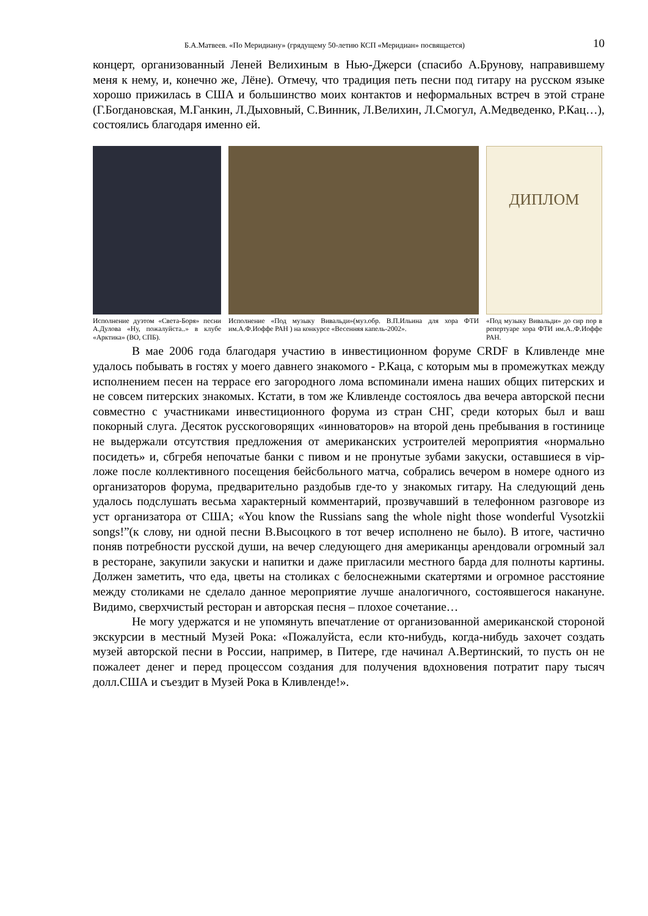Б.А.Матвеев. «По Меридиану» (грядущему 50-летию КСП «Меридиан» посвящается) 10
концерт, организованный Леней Велихиным в Нью-Джерси (спасибо А.Брунову, направившему меня к нему, и, конечно же, Лёне). Отмечу, что традиция петь песни под гитару на русском языке хорошо прижилась в США и большинство моих контактов и неформальных встреч в этой стране (Г.Богдановская, М.Ганкин, Л.Дыховный, С.Винник, Л.Велихин, Л.Смогул, А.Медведенко, Р.Кац…), состоялись благодаря именно ей.
Исполнение дуэтом «Света-Боря» песни А.Дулова «Ну, пожалуйста..» в клубе «Арктика» (ВО, СПБ).
Исполнение «Под музыку Вивальди»(муз.обр. В.П.Ильина для хора ФТИ им.А.Ф.Иоффе РАН ) на конкурсе «Весенняя капель-2002».
ДИПЛОМ
«Под музыку Вивальди» до сир пор в репертуаре хора ФТИ им.А..Ф.Иоффе РАН.
В мае 2006 года благодаря участию в инвестиционном форуме CRDF в Кливленде мне удалось побывать в гостях у моего давнего знакомого - Р.Каца, с которым мы в промежутках между исполнением песен на террасе его загородного лома вспоминали имена наших общих питерских и не совсем питерских знакомых. Кстати, в том же Кливленде состоялось два вечера авторской песни совместно с участниками инвестиционного форума из стран СНГ, среди которых был и ваш покорный слуга. Десяток русскоговорящих «инноваторов» на второй день пребывания в гостинице не выдержали отсутствия предложения от американских устроителей мероприятия «нормально посидеть» и, сбгребя непочатые банки с пивом и не пронутые зубами закуски, оставшиеся в vip-ложе после коллективного посещения бейсбольного матча, собрались вечером в номере одного из организаторов форума, предварительно раздобыв где-то у знакомых гитару. На следующий день удалось подслушать весьма характерный комментарий, прозвучавший в телефонном разговоре из уст организатора от США; «You know the Russians sang the whole night those wonderful Vysotzkii songs!”(к слову, ни одной песни В.Высоцкого в тот вечер исполнено не было). В итоге, частично поняв потребности русской души, на вечер следующего дня американцы арендовали огромный зал в ресторане, закупили закуски и напитки и даже пригласили местного барда для полноты картины. Должен заметить, что еда, цветы на столиках с белоснежными скатертями и огромное расстояние между столиками не сделало данное мероприятие лучше аналогичного, состоявшегося накануне. Видимо, сверхчистый ресторан и авторская песня – плохое сочетание…
Не могу удержатся и не упомянуть впечатление от организованной американской стороной экскурсии в местный Музей Рока: «Пожалуйста, если кто-нибудь, когда-нибудь захочет создать музей авторской песни в России, например, в Питере, где начинал А.Вертинский, то пусть он не пожалеет денег и перед процессом создания для получения вдохновения потратит пару тысяч долл.США и съездит в Музей Рока в Кливленде!».